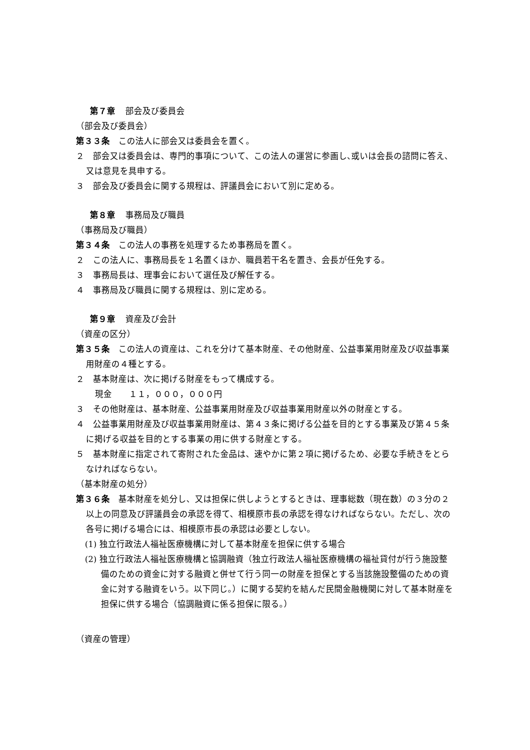第７章 部会及び委員会
（部会及び委員会）
第３３条　この法人に部会又は委員会を置く。
２　部会又は委員会は、専門的事項について、この法人の運営に参画し､或いは会長の諮問に答え､又は意見を具申する。
３　部会及び委員会に関する規程は、評議員会において別に定める。
第８章 事務局及び職員
（事務局及び職員）
第３４条　この法人の事務を処理するため事務局を置く。
２　この法人に、事務局長を１名置くほか、職員若干名を置き、会長が任免する。
３　事務局長は、理事会において選任及び解任する。
４　事務局及び職員に関する規程は、別に定める。
第９章 資産及び会計
（資産の区分）
第３５条　この法人の資産は、これを分けて基本財産、その他財産、公益事業用財産及び収益事業用財産の４種とする。
２　基本財産は、次に掲げる財産をもって構成する。
現金　　１１，０００，０００円
３　その他財産は、基本財産、公益事業用財産及び収益事業用財産以外の財産とする。
４　公益事業用財産及び収益事業用財産は、第４３条に掲げる公益を目的とする事業及び第４５条に掲げる収益を目的とする事業の用に供する財産とする。
５　基本財産に指定されて寄附された金品は、速やかに第２項に掲げるため、必要な手続きをとらなければならない。
（基本財産の処分）
第３６条　基本財産を処分し、又は担保に供しようとするときは、理事総数（現在数）の３分の２以上の同意及び評議員会の承認を得て、相模原市長の承認を得なければならない。ただし、次の各号に掲げる場合には、相模原市長の承認は必要としない。
(1) 独立行政法人福祉医療機構に対して基本財産を担保に供する場合
(2) 独立行政法人福祉医療機構と協調融資（独立行政法人福祉医療機構の福祉貸付が行う施設整備のための資金に対する融資と併せて行う同一の財産を担保とする当該施設整備のための資金に対する融資をいう。以下同じ。）に関する契約を結んだ民間金融機関に対して基本財産を担保に供する場合（協調融資に係る担保に限る。）
（資産の管理）